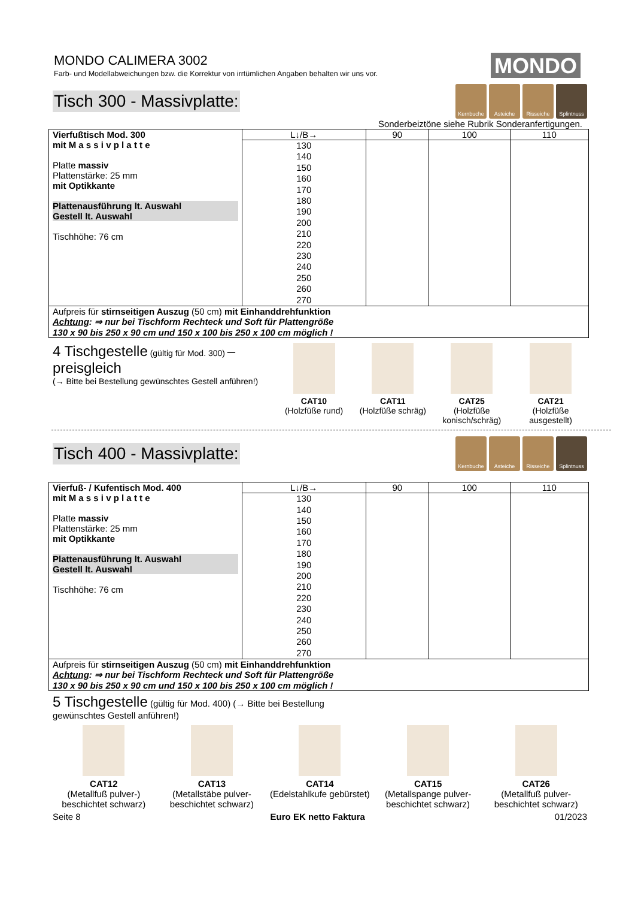MONDO CALIMERA 3002
Farb- und Modellabweichungen bzw. die Korrektur von irrtümlichen Angaben behalten wir uns vor.
MONDO
Tisch 300 - Massivplatte:
Kernbuche Asteiche Risseiche Splintnuss
Sonderbeiztöne siehe Rubrik Sonderanfertigungen.
| Vierfußtisch Mod. 300 mit M a s s i v p l a t t e Platte massiv Plattenstärke: 25 mm mit Optikkante Plattenausführung lt. Auswahl Gestell lt. Auswahl Tischhöhe: 76 cm | L↓/B→ | 90 | 100 | 110 |
| | 130 140 150 160 170 180 190 200 210 220 230 240 250 260 270 | | | |
| Aufpreis für stirnseitigen Auszug (50 cm) mit Einhanddrehfunktion Achtung : ⇒ nur bei Tischform Rechteck und Soft für Plattengröße 130 x 90 bis 250 x 90 cm und 150 x 100 bis 250 x 100 cm möglich ! | | | | |
4 Tischgestelle (gültig für Mod. 300) – preisgleich
(→ Bitte bei Bestellung gewünschtes Gestell anführen!)
CAT10
(Holzfüße rund)
CAT11
(Holzfüße schräg)
CAT25
(Holzfüße konisch/schräg)
CAT21
(Holzfüße ausgestellt)
Tisch 400 - Massivplatte:
Kernbuche Asteiche Risseiche Splintnuss
| Vierfuß- / Kufentisch Mod. 400 mit M a s s i v p l a t t e Platte massiv Plattenstärke: 25 mm mit Optikkante Plattenausführung lt. Auswahl Gestell lt. Auswahl Tischhöhe: 76 cm | L↓/B→ | 90 | 100 | 110 |
| | 130 140 150 160 170 180 190 200 210 220 230 240 250 260 270 | | | |
| Aufpreis für stirnseitigen Auszug (50 cm) mit Einhanddrehfunktion Achtung : ⇒ nur bei Tischform Rechteck und Soft für Plattengröße 130 x 90 bis 250 x 90 cm und 150 x 100 bis 250 x 100 cm möglich ! | | | | |
5 Tischgestelle (gültig für Mod. 400) (→ Bitte bei Bestellung gewünschtes Gestell anführen!)
CAT12
(Metallfuß pulver-) beschichtet schwarz)
CAT13
(Metallstäbe pulver-beschichtet schwarz)
CAT14
(Edelstahlkufe gebürstet)
CAT15
(Metallspange pulver-beschichtet schwarz)
CAT26
(Metallfuß pulver-beschichtet schwarz)
Seite 8 Euro EK netto Faktura 01/2023